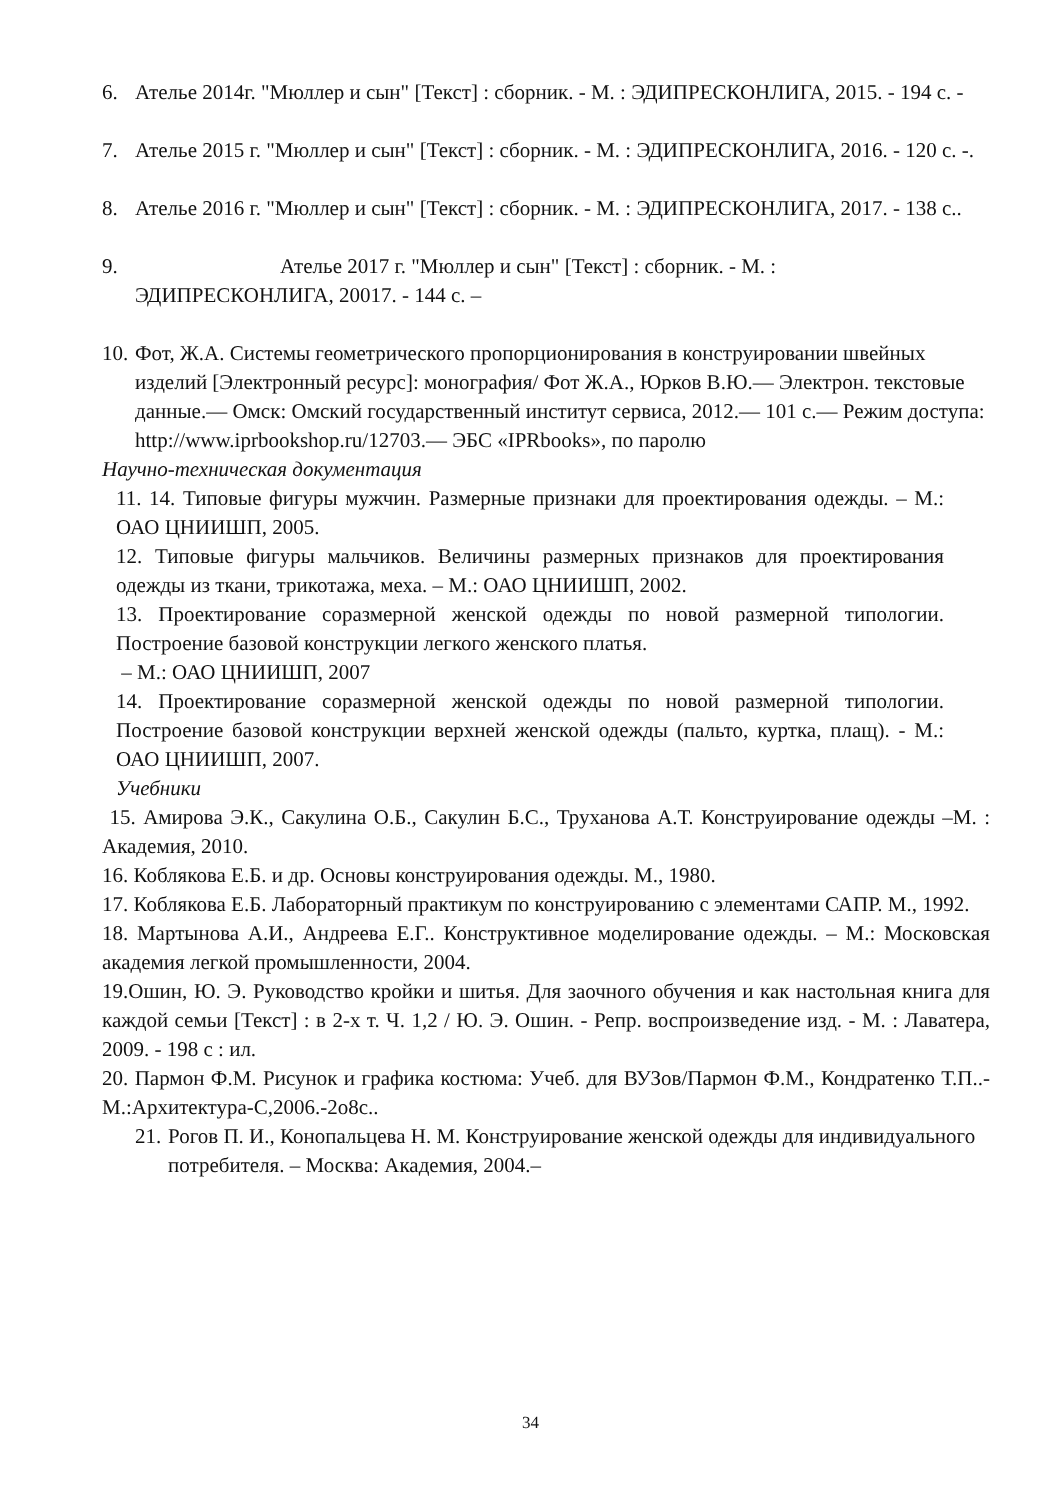6. Ателье 2014г. "Мюллер и сын" [Текст] : сборник. - М. : ЭДИПРЕСКОНЛИГА, 2015. - 194 с. -
7. Ателье 2015 г. "Мюллер и сын" [Текст] : сборник. - М. : ЭДИПРЕСКОНЛИГА, 2016. - 120 с. -.
8. Ателье 2016 г. "Мюллер и сын" [Текст] : сборник. - М. : ЭДИПРЕСКОНЛИГА, 2017. - 138 с..
9. Ателье 2017 г. "Мюллер и сын" [Текст] : сборник. - М. :
ЭДИПРЕСКОНЛИГА, 20017. - 144 с. –
10. Фот, Ж.А. Системы геометрического пропорционирования в конструировании швейных изделий [Электронный ресурс]: монография/ Фот Ж.А., Юрков В.Ю.— Электрон. текстовые данные.— Омск: Омский государственный институт сервиса, 2012.— 101 с.— Режим доступа: http://www.iprbookshop.ru/12703.— ЭБС «IPRbooks», по паролю
Научно-техническая документация
11. 14. Типовые фигуры мужчин. Размерные признаки для проектирования одежды. – М.: ОАО ЦНИИШП, 2005.
12. Типовые фигуры мальчиков. Величины размерных признаков для проектирования одежды из ткани, трикотажа, меха. – М.: ОАО ЦНИИШП, 2002.
13. Проектирование соразмерной женской одежды по новой размерной типологии. Построение базовой конструкции легкого женского платья.
– М.: ОАО ЦНИИШП, 2007
14. Проектирование соразмерной женской одежды по новой размерной типологии. Построение базовой конструкции верхней женской одежды (пальто, куртка, плащ). - М.: ОАО ЦНИИШП, 2007.
Учебники
15. Амирова Э.К., Сакулина О.Б., Сакулин Б.С., Труханова А.Т. Конструирование одежды –М. : Академия, 2010.
16. Коблякова Е.Б. и др. Основы конструирования одежды. М., 1980.
17. Коблякова Е.Б. Лабораторный практикум по конструированию с элементами САПР. М., 1992.
18. Мартынова А.И., Андреева Е.Г.. Конструктивное моделирование одежды. – М.: Московская академия легкой промышленности, 2004.
19.Ошин, Ю. Э. Руководство кройки и шитья. Для заочного обучения и как настольная книга для каждой семьи [Текст] : в 2-х т. Ч. 1,2 / Ю. Э. Ошин. - Репр. воспроизведение изд. - М. : Лаватера, 2009. - 198 с : ил.
20. Пармон Ф.М. Рисунок и графика костюма: Учеб. для ВУЗов/Пармон Ф.М., Кондратенко Т.П..-М.:Архитектура-С,2006.-2о8с..
21. Рогов П. И., Конопальцева Н. М. Конструирование женской одежды для индивидуального потребителя. – Москва: Академия, 2004.–
34